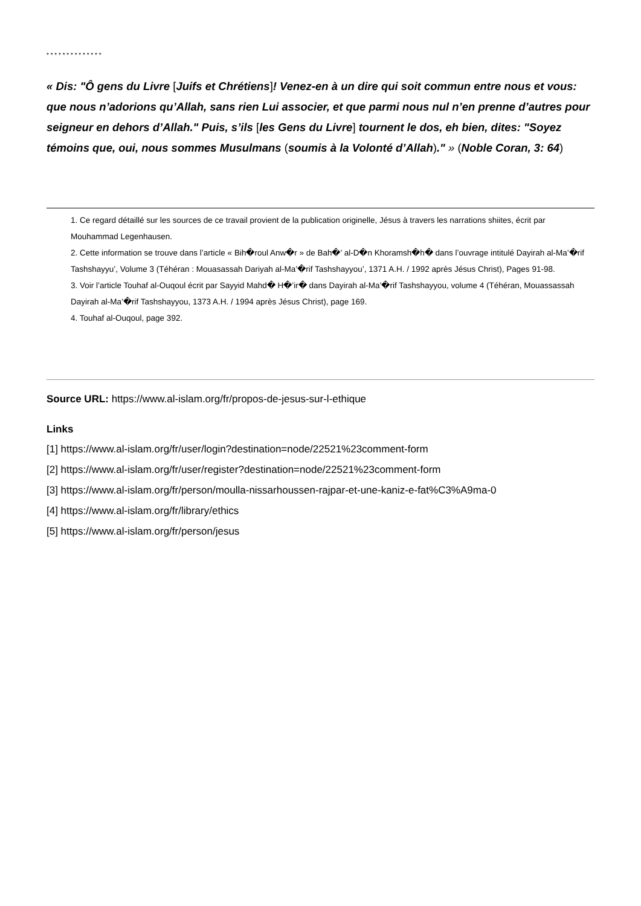* * * * * * * * * * * * * *
« Dis: "Ô gens du Livre [Juifs et Chrétiens]! Venez-en à un dire qui soit commun entre nous et vous: que nous n’adorions qu’Allah, sans rien Lui associer, et que parmi nous nul n’en prenne d’autres pour seigneur en dehors d’Allah." Puis, s’ils [les Gens du Livre] tournent le dos, eh bien, dites: "Soyez témoins que, oui, nous sommes Musulmans (soumis à la Volonté d’Allah)." » (Noble Coran, 3: 64)
1. Ce regard détaillé sur les sources de ce travail provient de la publication originelle, Jésus à travers les narrations shiites, écrit par Mouhammad Legenhausen.
2. Cette information se trouve dans l’article « Bih�roul Anw�r » de Bah�’ al-D�n Khoramsh�h� dans l’ouvrage intitulé Dayirah al-Ma’�rif Tashshayyu’, Volume 3 (Téhéran : Mouasassah Dariyah al-Ma’�rif Tashshayyou’, 1371 A.H. / 1992 après Jésus Christ), Pages 91-98.
3. Voir l’article Touhaf al-Ouqoul écrit par Sayyid Mahd� H�’ir� dans Dayirah al-Ma’�rif Tashshayyou, volume 4 (Téhéran, Mouassassah Dayirah al-Ma’�rif Tashshayyou, 1373 A.H. / 1994 après Jésus Christ), page 169.
4. Touhaf al-Ouqoul, page 392.
Source URL: https://www.al-islam.org/fr/propos-de-jesus-sur-l-ethique
Links
[1] https://www.al-islam.org/fr/user/login?destination=node/22521%23comment-form
[2] https://www.al-islam.org/fr/user/register?destination=node/22521%23comment-form
[3] https://www.al-islam.org/fr/person/moulla-nissarhoussen-rajpar-et-une-kaniz-e-fat%C3%A9ma-0
[4] https://www.al-islam.org/fr/library/ethics
[5] https://www.al-islam.org/fr/person/jesus